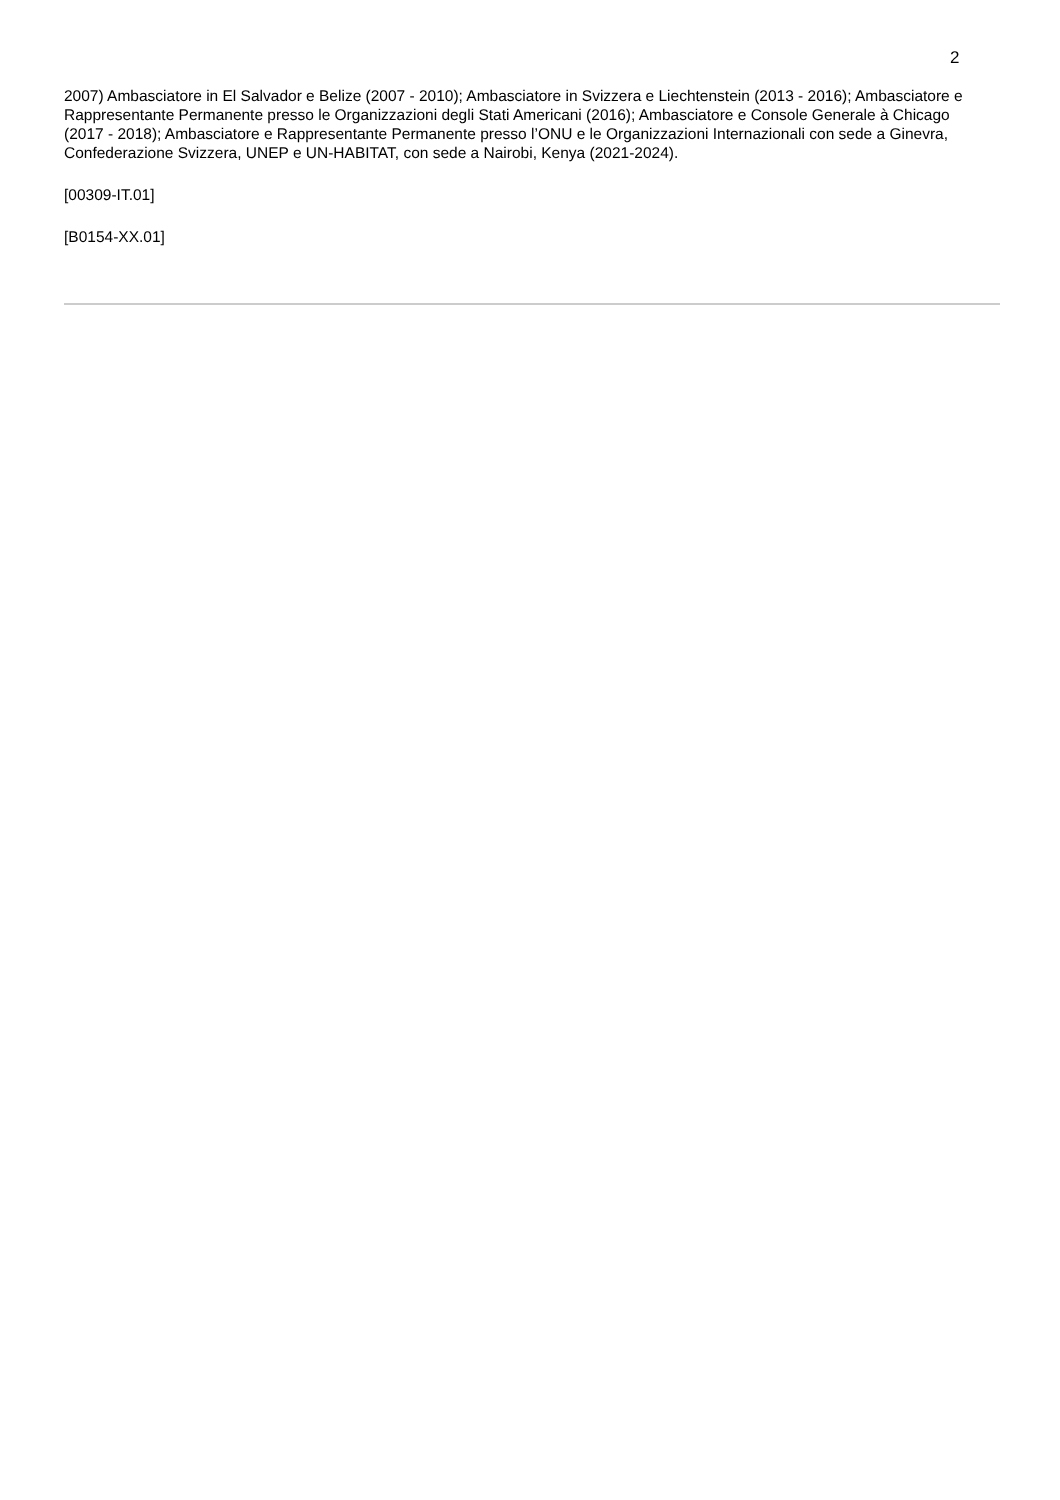2
2007) Ambasciatore in El Salvador e Belize (2007 - 2010); Ambasciatore in Svizzera e Liechtenstein (2013 - 2016); Ambasciatore e Rappresentante Permanente presso le Organizzazioni degli Stati Americani (2016); Ambasciatore e Console Generale à Chicago (2017 - 2018); Ambasciatore e Rappresentante Permanente presso l’ONU e le Organizzazioni Internazionali con sede a Ginevra, Confederazione Svizzera, UNEP e UN-HABITAT, con sede a Nairobi, Kenya (2021-2024).
[00309-IT.01]
[B0154-XX.01]